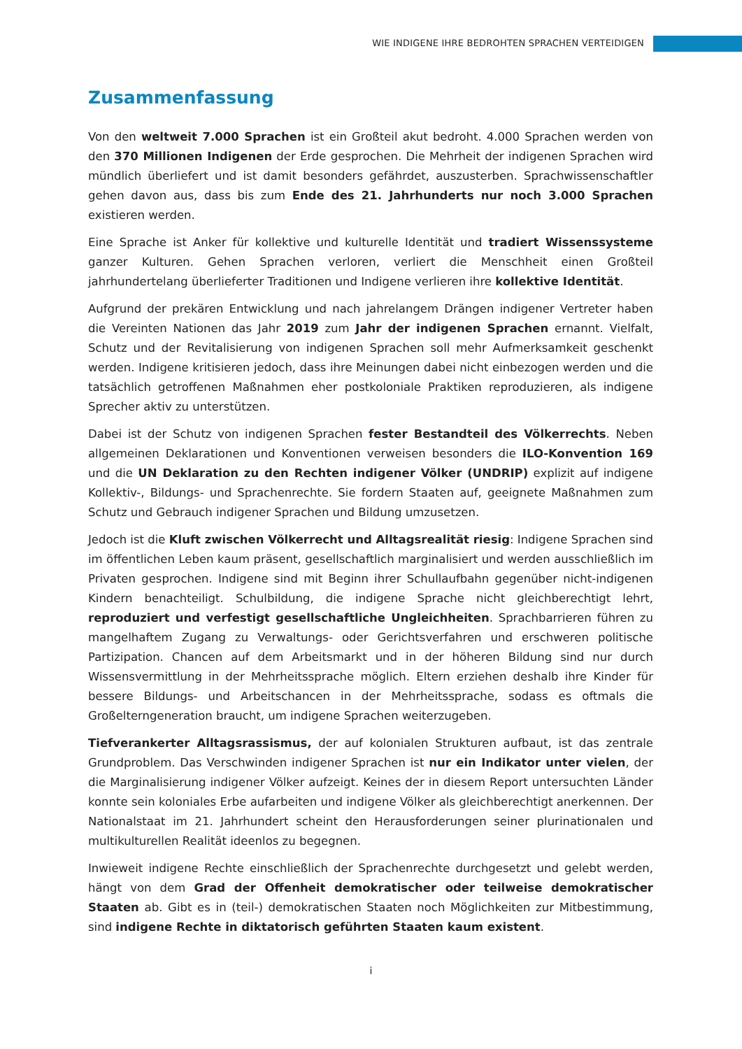WIE INDIGENE IHRE BEDROHTEN SPRACHEN VERTEIDIGEN
Zusammenfassung
Von den weltweit 7.000 Sprachen ist ein Großteil akut bedroht. 4.000 Sprachen werden von den 370 Millionen Indigenen der Erde gesprochen. Die Mehrheit der indigenen Sprachen wird mündlich überliefert und ist damit besonders gefährdet, auszusterben. Sprachwissenschaftler gehen davon aus, dass bis zum Ende des 21. Jahrhunderts nur noch 3.000 Sprachen existieren werden.
Eine Sprache ist Anker für kollektive und kulturelle Identität und tradiert Wissenssysteme ganzer Kulturen. Gehen Sprachen verloren, verliert die Menschheit einen Großteil jahrhundertelang überlieferter Traditionen und Indigene verlieren ihre kollektive Identität.
Aufgrund der prekären Entwicklung und nach jahrelangem Drängen indigener Vertreter haben die Vereinten Nationen das Jahr 2019 zum Jahr der indigenen Sprachen ernannt. Vielfalt, Schutz und der Revitalisierung von indigenen Sprachen soll mehr Aufmerksamkeit geschenkt werden. Indigene kritisieren jedoch, dass ihre Meinungen dabei nicht einbezogen werden und die tatsächlich getroffenen Maßnahmen eher postkoloniale Praktiken reproduzieren, als indigene Sprecher aktiv zu unterstützen.
Dabei ist der Schutz von indigenen Sprachen fester Bestandteil des Völkerrechts. Neben allgemeinen Deklarationen und Konventionen verweisen besonders die ILO-Konvention 169 und die UN Deklaration zu den Rechten indigener Völker (UNDRIP) explizit auf indigene Kollektiv-, Bildungs- und Sprachenrechte. Sie fordern Staaten auf, geeignete Maßnahmen zum Schutz und Gebrauch indigener Sprachen und Bildung umzusetzen.
Jedoch ist die Kluft zwischen Völkerrecht und Alltagsrealität riesig: Indigene Sprachen sind im öffentlichen Leben kaum präsent, gesellschaftlich marginalisiert und werden ausschließlich im Privaten gesprochen. Indigene sind mit Beginn ihrer Schullaufbahn gegenüber nicht-indigenen Kindern benachteiligt. Schulbildung, die indigene Sprache nicht gleichberechtigt lehrt, reproduziert und verfestigt gesellschaftliche Ungleichheiten. Sprachbarrieren führen zu mangelhaftem Zugang zu Verwaltungs- oder Gerichtsverfahren und erschweren politische Partizipation. Chancen auf dem Arbeitsmarkt und in der höheren Bildung sind nur durch Wissensvermittlung in der Mehrheitssprache möglich. Eltern erziehen deshalb ihre Kinder für bessere Bildungs- und Arbeitschancen in der Mehrheitssprache, sodass es oftmals die Großelterngeneration braucht, um indigene Sprachen weiterzugeben.
Tiefverankerter Alltagsrassismus, der auf kolonialen Strukturen aufbaut, ist das zentrale Grundproblem. Das Verschwinden indigener Sprachen ist nur ein Indikator unter vielen, der die Marginalisierung indigener Völker aufzeigt. Keines der in diesem Report untersuchten Länder konnte sein koloniales Erbe aufarbeiten und indigene Völker als gleichberechtigt anerkennen. Der Nationalstaat im 21. Jahrhundert scheint den Herausforderungen seiner plurinationalen und multikulturellen Realität ideenlos zu begegnen.
Inwieweit indigene Rechte einschließlich der Sprachenrechte durchgesetzt und gelebt werden, hängt von dem Grad der Offenheit demokratischer oder teilweise demokratischer Staaten ab. Gibt es in (teil-) demokratischen Staaten noch Möglichkeiten zur Mitbestimmung, sind indigene Rechte in diktatorisch geführten Staaten kaum existent.
i